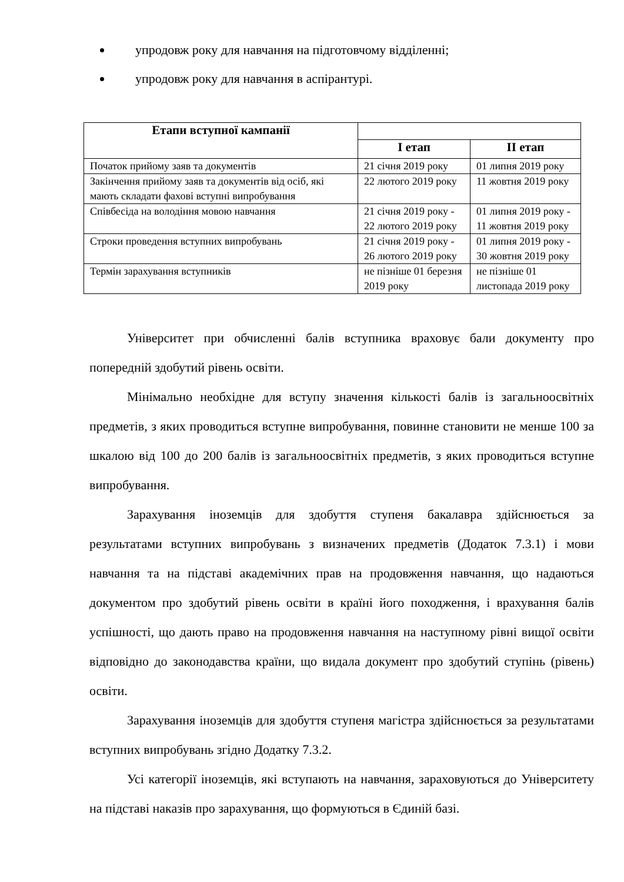упродовж року для навчання на підготовчому відділенні;
упродовж року для навчання в аспірантурі.
| Етапи вступної кампанії | | |
| --- | --- | --- |
| | I етап | II етап |
| Початок прийому заяв та документів | 21 січня 2019 року | 01 липня 2019 року |
| Закінчення прийому заяв та документів від осіб, які мають складати фахові вступні випробування | 22 лютого 2019 року | 11 жовтня 2019 року |
| Співбесіда на володіння мовою навчання | 21 січня 2019 року - 22 лютого 2019 року | 01 липня 2019 року - 11 жовтня 2019 року |
| Строки проведення вступних випробувань | 21 січня 2019 року - 26 лютого 2019 року | 01 липня 2019 року - 30 жовтня 2019 року |
| Термін зарахування вступників | не пізніше 01 березня 2019 року | не пізніше 01 листопада 2019 року |
Університет при обчисленні балів вступника враховує бали документу про попередній здобутий рівень освіти.
Мінімально необхідне для вступу значення кількості балів із загальноосвітніх предметів, з яких проводиться вступне випробування, повинне становити не менше 100 за шкалою від 100 до 200 балів із загальноосвітніх предметів, з яких проводиться вступне випробування.
Зарахування іноземців для здобуття ступеня бакалавра здійснюється за результатами вступних випробувань з визначених предметів (Додаток 7.3.1) і мови навчання та на підставі академічних прав на продовження навчання, що надаються документом про здобутий рівень освіти в країні його походження, і врахування балів успішності, що дають право на продовження навчання на наступному рівні вищої освіти відповідно до законодавства країни, що видала документ про здобутий ступінь (рівень) освіти.
Зарахування іноземців для здобуття ступеня магістра здійснюється за результатами вступних випробувань згідно Додатку 7.3.2.
Усі категорії іноземців, які вступають на навчання, зараховуються до Університету на підставі наказів про зарахування, що формуються в Єдиній базі.